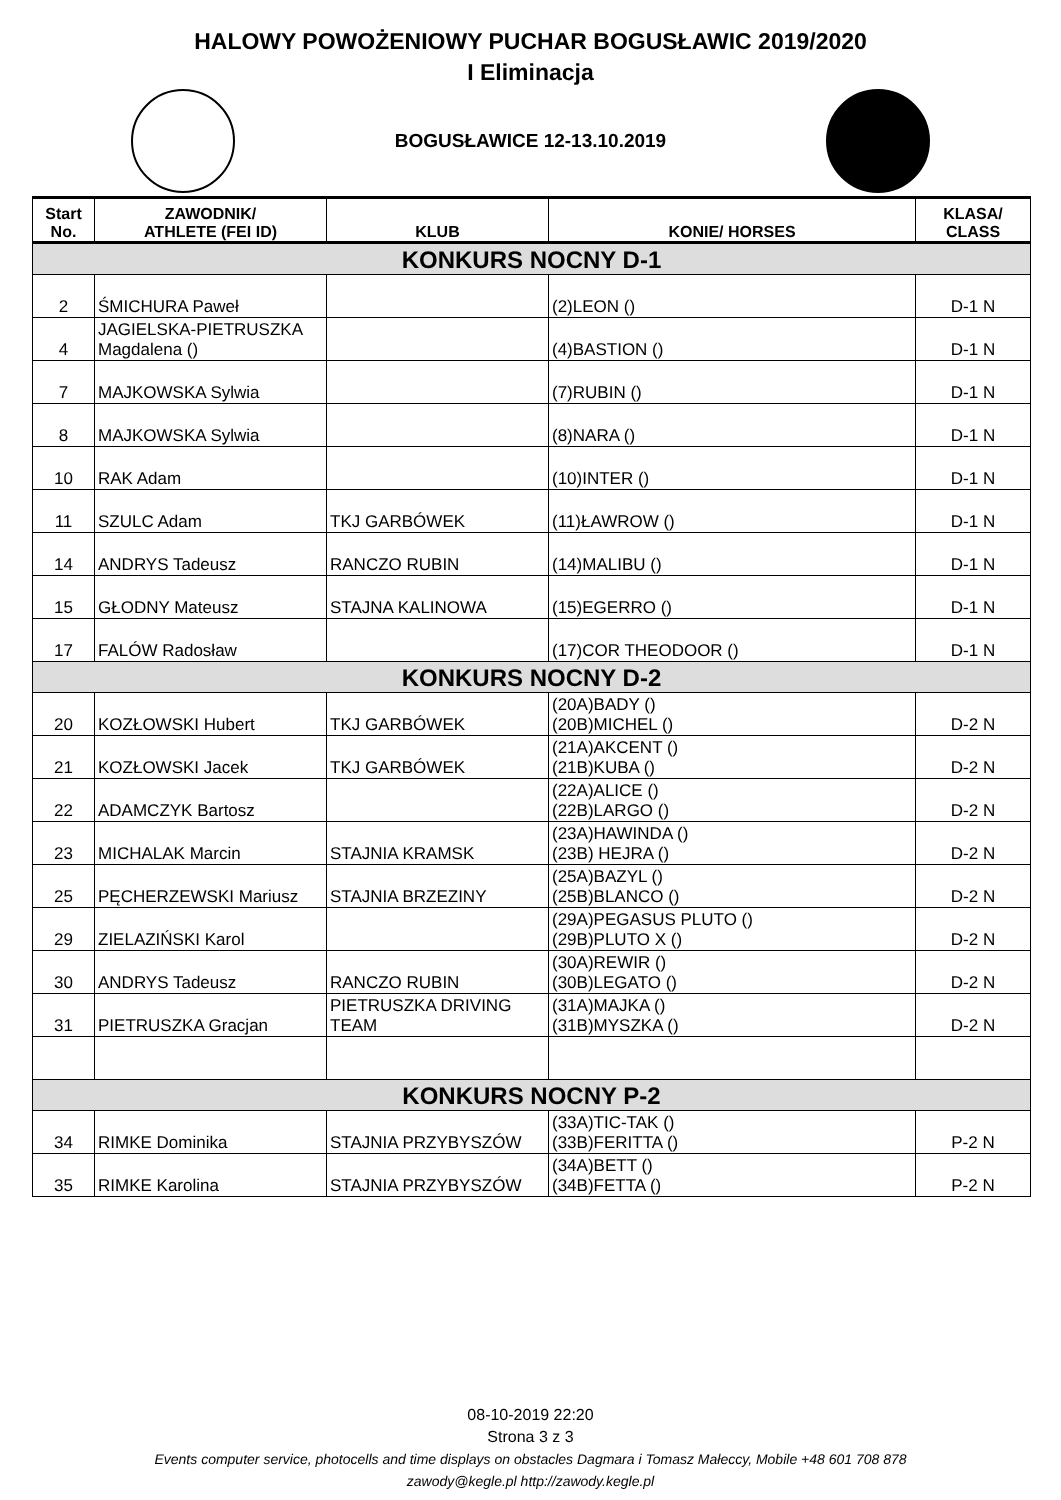HALOWY POWOŻENIOWY PUCHAR BOGUSŁAWIC 2019/2020
I Eliminacja
BOGUSŁAWICE 12-13.10.2019
| Start No. | ZAWODNIK/ ATHLETE (FEI ID) | KLUB | KONIE/ HORSES | KLASA/ CLASS |
| --- | --- | --- | --- | --- |
| KONKURS NOCNY D-1 | | | | |
| 2 | ŚMICHURA Paweł | | (2)LEON () | D-1 N |
| 4 | JAGIELSKA-PIETRUSZKA Magdalena () | | (4)BASTION () | D-1 N |
| 7 | MAJKOWSKA Sylwia | | (7)RUBIN () | D-1 N |
| 8 | MAJKOWSKA Sylwia | | (8)NARA () | D-1 N |
| 10 | RAK Adam | | (10)INTER () | D-1 N |
| 11 | SZULC Adam | TKJ GARBÓWEK | (11)ŁAWROW () | D-1 N |
| 14 | ANDRYS Tadeusz | RANCZO RUBIN | (14)MALIBU () | D-1 N |
| 15 | GŁODNY Mateusz | STAJNA KALINOWA | (15)EGERRO () | D-1 N |
| 17 | FALÓW Radosław | | (17)COR THEODOOR () | D-1 N |
| KONKURS NOCNY D-2 | | | | |
| 20 | KOZŁOWSKI Hubert | TKJ GARBÓWEK | (20A)BADY () (20B)MICHEL () | D-2 N |
| 21 | KOZŁOWSKI Jacek | TKJ GARBÓWEK | (21A)AKCENT () (21B)KUBA () | D-2 N |
| 22 | ADAMCZYK Bartosz | | (22A)ALICE () (22B)LARGO () | D-2 N |
| 23 | MICHALAK Marcin | STAJNIA KRAMSK | (23A)HAWINDA () (23B) HEJRA () | D-2 N |
| 25 | PĘCHERZEWSKI Mariusz | STAJNIA BRZEZINY | (25A)BAZYL () (25B)BLANCO () | D-2 N |
| 29 | ZIELAZIŃSKI Karol | | (29A)PEGASUS PLUTO () (29B)PLUTO X () | D-2 N |
| 30 | ANDRYS Tadeusz | RANCZO RUBIN | (30A)REWIR () (30B)LEGATO () | D-2 N |
| 31 | PIETRUSZKA Gracjan | PIETRUSZKA DRIVING TEAM | (31A)MAJKA () (31B)MYSZKA () | D-2 N |
| KONKURS NOCNY P-2 | | | | |
| 34 | RIMKE Dominika | STAJNIA PRZYBYSZÓW | (33A)TIC-TAK () (33B)FERITTA () | P-2 N |
| 35 | RIMKE Karolina | STAJNIA PRZYBYSZÓW | (34A)BETT () (34B)FETTA () | P-2 N |
08-10-2019 22:20
Strona 3 z 3
Events computer service, photocells and time displays on obstacles Dagmara i Tomasz Małeccy, Mobile +48 601 708 878
zawody@kegle.pl http://zawody.kegle.pl